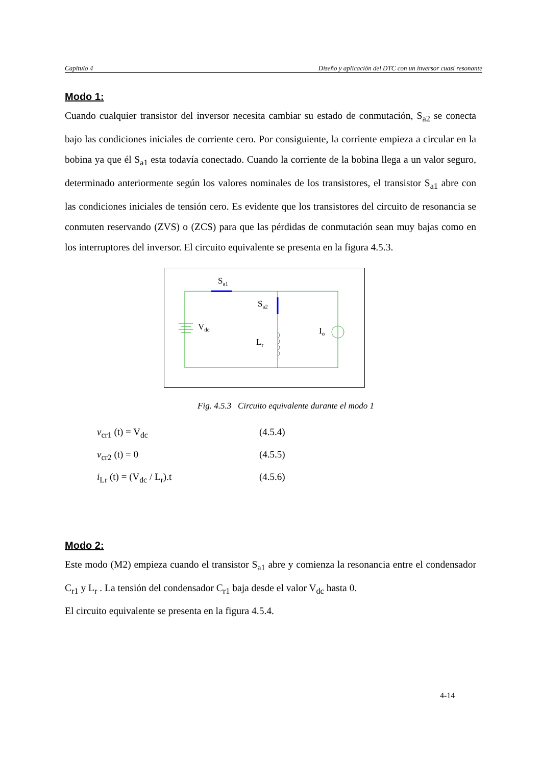Capítulo 4 Diseño y aplicación del DTC con un inversor cuasi resonante
Modo 1:
Cuando cualquier transistor del inversor necesita cambiar su estado de conmutación, S<sub>a2</sub> se conecta bajo las condiciones iniciales de corriente cero. Por consiguiente, la corriente empieza a circular en la bobina ya que él S<sub>a1</sub> esta todavía conectado. Cuando la corriente de la bobina llega a un valor seguro, determinado anteriormente según los valores nominales de los transistores, el transistor S<sub>a1</sub> abre con las condiciones iniciales de tensión cero. Es evidente que los transistores del circuito de resonancia se conmuten reservando (ZVS) o (ZCS) para que las pérdidas de conmutación sean muy bajas como en los interruptores del inversor. El circuito equivalente se presenta en la figura 4.5.3.
Sa1
Sa2
Vdc
Lr
Io
Fig. 4.5.3 Circuito equivalente durante el modo 1
v<sub>cr1</sub> (t) = V<sub>dc</sub> (4.5.4)
v<sub>cr2</sub> (t) = 0 (4.5.5)
i<sub>Lr</sub> (t) = (V<sub>dc</sub> / L<sub>r</sub>).t (4.5.6)
Modo 2:
Este modo (M2) empieza cuando el transistor S<sub>a1</sub> abre y comienza la resonancia entre el condensador C<sub>r1</sub> y L<sub>r</sub> . La tensión del condensador C<sub>r1</sub> baja desde el valor V<sub>dc</sub> hasta 0.
El circuito equivalente se presenta en la figura 4.5.4.
4-14